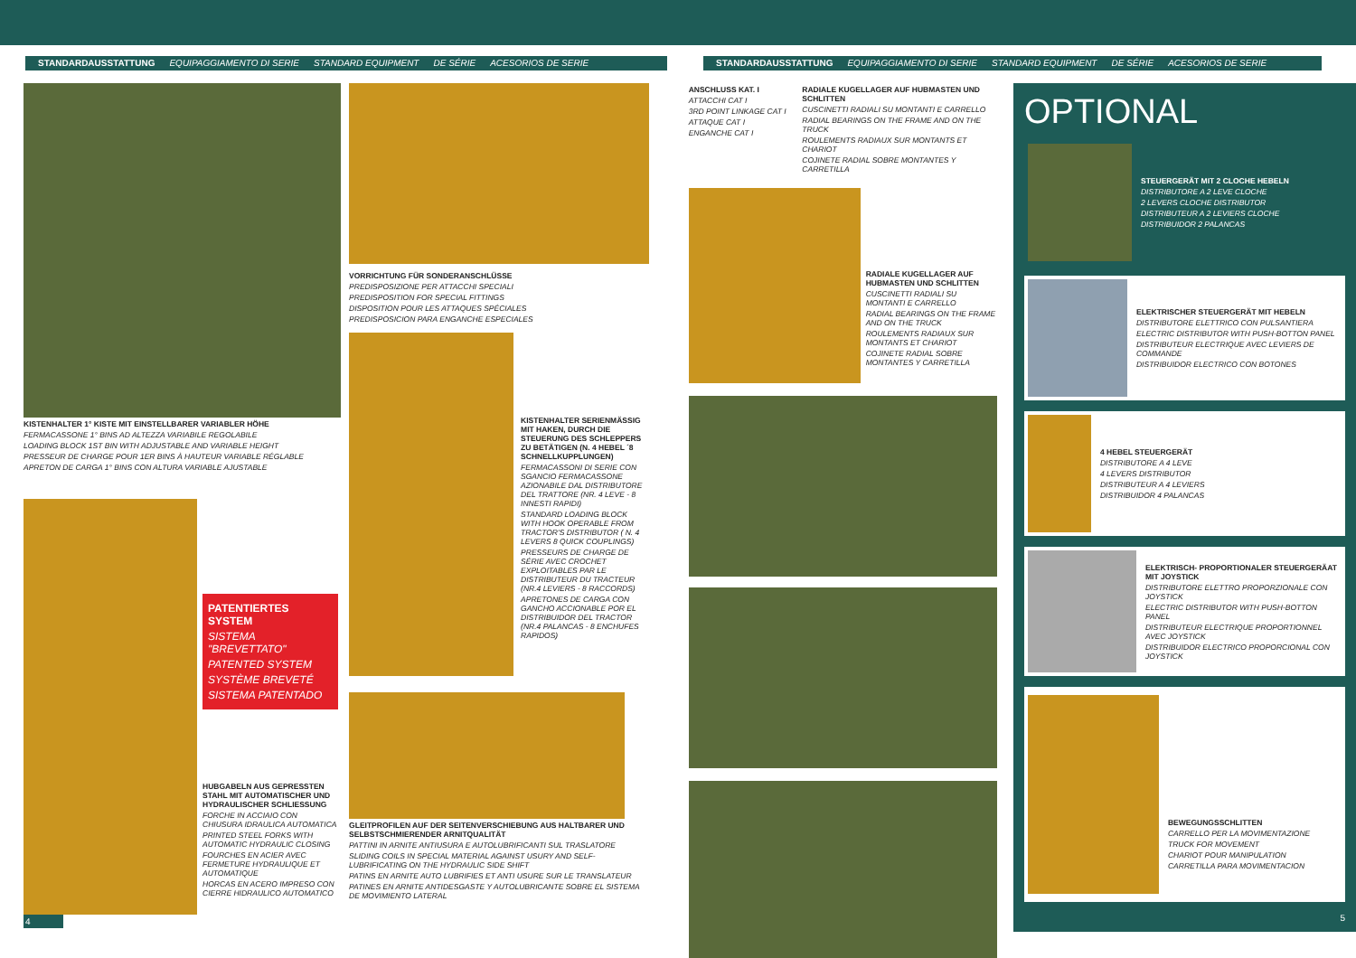STANDARDAUSSTATTUNG EQUIPAGGIAMENTO DI SERIE STANDARD EQUIPMENT DE SÉRIE ACESORIOS DE SERIE STANDARDAUSSTATTUNG EQUIPAGGIAMENTO DI SERIE STANDARD EQUIPMENT DE SÉRIE ACESORIOS DE SERIE
KISTENHALTER 1° KISTE MIT EINSTELLBARER VARIABLER HÖHE
FERMACASSONE 1° BINS AD ALTEZZA VARIABILE REGOLABILE
LOADING BLOCK 1ST BIN WITH ADJUSTABLE AND VARIABLE HEIGHT
PRESSEUR DE CHARGE POUR 1ER BINS À HAUTEUR VARIABLE RÉGLABLE
APRETON DE CARGA 1° BINS CON ALTURA VARIABLE AJUSTABLE
PATENTIERTES SYSTEM
SISTEMA "BREVETTATO"
PATENTED SYSTEM
SYSTÈME BREVETÉ
SISTEMA PATENTADO
HUBGABELN AUS GEPRESSTEN STAHL MIT AUTOMATISCHER UND HYDRAULISCHER SCHLIESSUNG
FORCHE IN ACCIAIO CON CHIUSURA IDRAULICA AUTOMATICA
PRINTED STEEL FORKS WITH AUTOMATIC HYDRAULIC CLOSING
FOURCHES EN ACIER AVEC FERMETURE HYDRAULIQUE ET AUTOMATIQUE
HORCAS EN ACERO IMPRESO CON CIERRE HIDRAULICO AUTOMATICO
4
VORRICHTUNG FÜR SONDERANSCHLÜSSE
PREDISPOSIZIONE PER ATTACCHI SPECIALI
PREDISPOSITION FOR SPECIAL FITTINGS
DISPOSITION POUR LES ATTAQUES SPÉCIALES
PREDISPOSICION PARA ENGANCHE ESPECIALES
KISTENHALTER SERIENMÄSSIG MIT HAKEN, DURCH DIE STEUERUNG DES SCHLEPPERS ZU BETÄTIGEN (N. 4 HEBEL ´8 SCHNELLKUPPLUNGEN)
FERMACASSONI DI SERIE CON SGANCIO FERMACASSONE AZIONABILE DAL DISTRIBUTORE DEL TRATTORE (NR. 4 LEVE - 8 INNESTI RAPIDI)
STANDARD LOADING BLOCK WITH HOOK OPERABLE FROM TRACTOR'S DISTRIBUTOR ( N. 4 LEVERS 8 QUICK COUPLINGS)
PRESSEURS DE CHARGE DE SÉRIE AVEC CROCHET EXPLOITABLES PAR LE DISTRIBUTEUR DU TRACTEUR (NR.4 LEVIERS - 8 RACCORDS)
APRETONES DE CARGA CON GANCHO ACCIONABLE POR EL DISTRIBUIDOR DEL TRACTOR (NR.4 PALANCAS - 8 ENCHUFES RAPIDOS)
GLEITPROFILEN AUF DER SEITENVERSCHIEBUNG AUS HALTBARER UND SELBSTSCHMIERENDER ARNITQUALITÄT
PATTINI IN ARNITE ANTIUSURA E AUTOLUBRIFICANTI SUL TRASLATORE
SLIDING COILS IN SPECIAL MATERIAL AGAINST USURY AND SELF-LUBRIFICATING ON THE HYDRAULIC SIDE SHIFT
PATINS EN ARNITE AUTO LUBRIFIES ET ANTI USURE SUR LE TRANSLATEUR
PATINES EN ARNITE ANTIDESGASTE Y AUTOLUBRICANTE SOBRE EL SISTEMA DE MOVIMIENTO LATERAL
ANSCHLUSS KAT. I
ATTACCHI CAT I
3RD POINT LINKAGE CAT I
ATTAQUE CAT I
ENGANCHE CAT I
RADIALE KUGELLAGER AUF HUBMASTEN UND SCHLITTEN
CUSCINETTI RADIALI SU MONTANTI E CARRELLO
RADIAL BEARINGS ON THE FRAME AND ON THE TRUCK
ROULEMENTS RADIAUX SUR MONTANTS ET CHARIOT
COJINETE RADIAL SOBRE MONTANTES Y CARRETILLA
RADIALE KUGELLAGER AUF HUBMASTEN UND SCHLITTEN
CUSCINETTI RADIALI SU MONTANTI E CARRELLO
RADIAL BEARINGS ON THE FRAME AND ON THE TRUCK
ROULEMENTS RADIAUX SUR MONTANTS ET CHARIOT
COJINETE RADIAL SOBRE MONTANTES Y CARRETILLA
OPTIONAL
STEUERGERÄT MIT 2 CLOCHE HEBELN
DISTRIBUTORE A 2 LEVE CLOCHE
2 LEVERS CLOCHE DISTRIBUTOR
DISTRIBUTEUR A 2 LEVIERS CLOCHE
DISTRIBUIDOR 2 PALANCAS
ELEKTRISCHER STEUERGERÄT MIT HEBELN
DISTRIBUTORE ELETTRICO CON PULSANTIERA
ELECTRIC DISTRIBUTOR WITH PUSH-BOTTON PANEL
DISTRIBUTEUR ELECTRIQUE AVEC LEVIERS DE COMMANDE
DISTRIBUIDOR ELECTRICO CON BOTONES
4 HEBEL STEUERGERÄT
DISTRIBUTORE A 4 LEVE
4 LEVERS DISTRIBUTOR
DISTRIBUTEUR A 4 LEVIERS
DISTRIBUIDOR 4 PALANCAS
ELEKTRISCH- PROPORTIONALER STEUERGERÄAT MIT JOYSTICK
DISTRIBUTORE ELETTRO PROPORZIONALE CON JOYSTICK
ELECTRIC DISTRIBUTOR WITH PUSH-BOTTON PANEL
DISTRIBUTEUR ELECTRIQUE PROPORTIONNEL AVEC JOYSTICK
DISTRIBUIDOR ELECTRICO PROPORCIONAL CON JOYSTICK
BEWEGUNGSSCHLITTEN
CARRELLO PER LA MOVIMENTAZIONE
TRUCK FOR MOVEMENT
CHARIOT POUR MANIPULATION
CARRETILLA PARA MOVIMENTACION
5